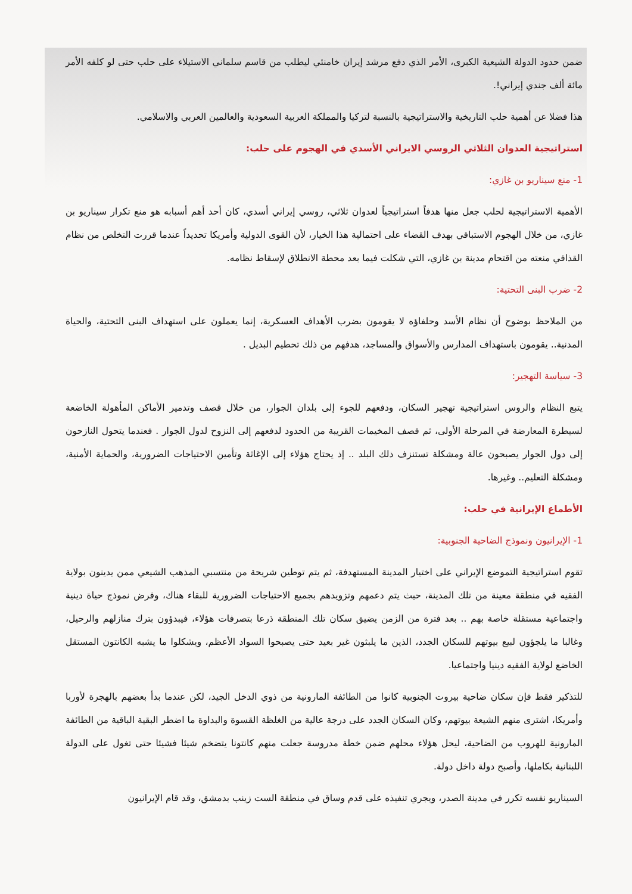ضمن حدود الدولة الشيعية الكبرى، الأمر الذي دفع مرشد إيران خامنئي ليطلب من قاسم سلماني الاستيلاء على حلب حتى لو كلفه الأمر مائة ألف جندي إيراني!.
هذا فضلا عن أهمية حلب التاريخية والاستراتيجية بالنسبة لتركيا والمملكة العربية السعودية والعالمين العربي والاسلامي.
استراتيجية العدوان الثلاثي الروسي الايراني الأسدي في الهجوم على حلب:
1- منع سيناريو بن غازي:
الأهمية الاستراتيجية لحلب جعل منها هدفاً استراتيجياً لعدوان ثلاثي، روسي إيراني أسدي، كان أحد أهم أسبابه هو منع تكرار سيناريو بن غازي، من خلال الهجوم الاستباقي بهدف القضاء على احتمالية هذا الخيار، لأن القوى الدولية وأمريكا تحديداً عندما قررت التخلص من نظام القذافي منعته من اقتحام مدينة بن غازي، التي شكلت فيما بعد محطة الانطلاق لإسقاط نظامه.
2- ضرب البنى التحتية:
من الملاحظ بوضوح أن نظام الأسد وحلفاؤه لا يقومون بضرب الأهداف العسكرية، إنما يعملون على استهداف البنى التحتية، والحياة المدنية.. يقومون باستهداف المدارس والأسواق والمساجد، هدفهم من ذلك تحطيم البديل .
3- سياسة التهجير:
يتبع النظام والروس استراتيجية تهجير السكان، ودفعهم للجوء إلى بلدان الجوار، من خلال قصف وتدمير الأماكن المأهولة الخاضعة لسيطرة المعارضة في المرحلة الأولى، ثم قصف المخيمات القريبة من الحدود لدفعهم إلى النزوح لدول الجوار . فعندما يتحول النازحون إلى دول الجوار يصبحون عالة ومشكلة تستنزف ذلك البلد .. إذ يحتاج هؤلاء إلى الإغاثة وتأمين الاحتياجات الضرورية، والحماية الأمنية، ومشكلة التعليم.. وغيرها.
الأطماع الإيرانية في حلب:
1- الإيرانيون ونموذج الضاحية الجنوبية:
تقوم استراتيجية التموضع الإيراني على اختيار المدينة المستهدفة، ثم يتم توطين شريحة من منتسبي المذهب الشيعي ممن يدينون بولاية الفقيه في منطقة معينة من تلك المدينة، حيث يتم دعمهم وتزويدهم بجميع الاحتياجات الضرورية للبقاء هناك، وفرض نموذج حياة دينية واجتماعية مستقلة خاصة بهم .. بعد فترة من الزمن يضيق سكان تلك المنطقة ذرعا بتصرفات هؤلاء، فيبدؤون بترك منازلهم والرحيل، وغالبا ما يلجؤون لبيع بيوتهم للسكان الجدد، الذين ما يلبثون غير بعيد حتى يصبحوا السواد الأعظم، ويشكلوا ما يشبه الكانتون المستقل الخاضع لولاية الفقيه دينيا واجتماعيا.
للتذكير فقط فإن سكان ضاحية بيروت الجنوبية كانوا من الطائفة المارونية من ذوي الدخل الجيد، لكن عندما بدأ بعضهم بالهجرة لأوربا وأمريكا، اشترى منهم الشيعة بيوتهم، وكان السكان الجدد على درجة عالية من الغلظة القسوة والبداوة ما اضطر البقية الباقية من الطائفة المارونية للهروب من الضاحية، ليحل هؤلاء محلهم ضمن خطة مدروسة جعلت منهم كانتونا يتضخم شيئا فشيئا حتى تغول على الدولة اللبنانية بكاملها، وأصبح دولة داخل دولة.
السيناريو نفسه تكرر في مدينة الصدر، ويجري تنفيذه على قدم وساق في منطقة الست زينب بدمشق، وقد قام الإيرانيون